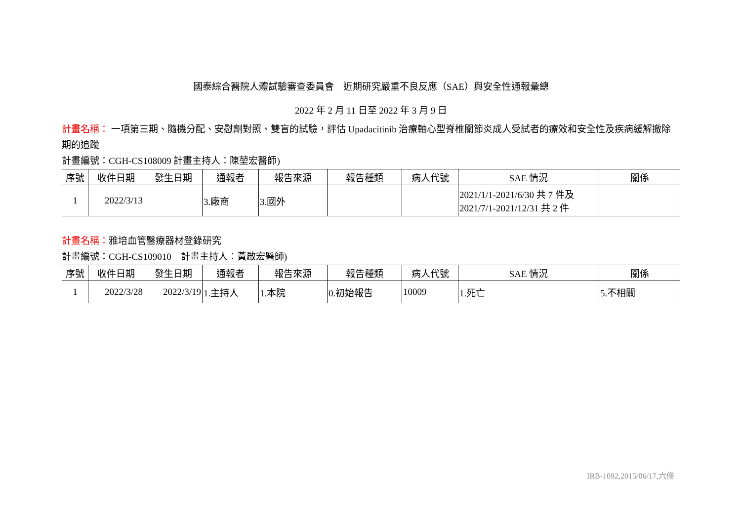國泰綜合醫院人體試驗審查委員會　近期研究嚴重不良反應（SAE）與安全性通報彙總
2022 年 2 月 11 日至 2022 年 3 月 9 日
計畫名稱： 一項第三期、隨機分配、安慰劑對照、雙盲的試驗，評估 Upadacitinib 治療軸心型脊椎關節炎成人受試者的療效和安全性及疾病緩解撤除期的追蹤
計畫編號：CGH-CS108009 計畫主持人：陳堃宏醫師)
| 序號 | 收件日期 | 發生日期 | 通報者 | 報告來源 | 報告種類 | 病人代號 | SAE 情況 | 關係 |
| --- | --- | --- | --- | --- | --- | --- | --- | --- |
| 1 | 2022/3/13 | | 3.廠商 | 3.國外 | | | 2021/1/1-2021/6/30 共 7 件及 2021/7/1-2021/12/31 共 2 件 | |
計畫名稱：雅培血管醫療器材登錄研究
計畫編號：CGH-CS109010　計畫主持人：黃啟宏醫師)
| 序號 | 收件日期 | 發生日期 | 通報者 | 報告來源 | 報告種類 | 病人代號 | SAE 情況 | 關係 |
| --- | --- | --- | --- | --- | --- | --- | --- | --- |
| 1 | 2022/3/28 | 2022/3/19 | 1.主持人 | 1.本院 | 0.初始報告 | 10009 | 1.死亡 | 5.不相關 |
IRB-1092,2015/06/17,六修